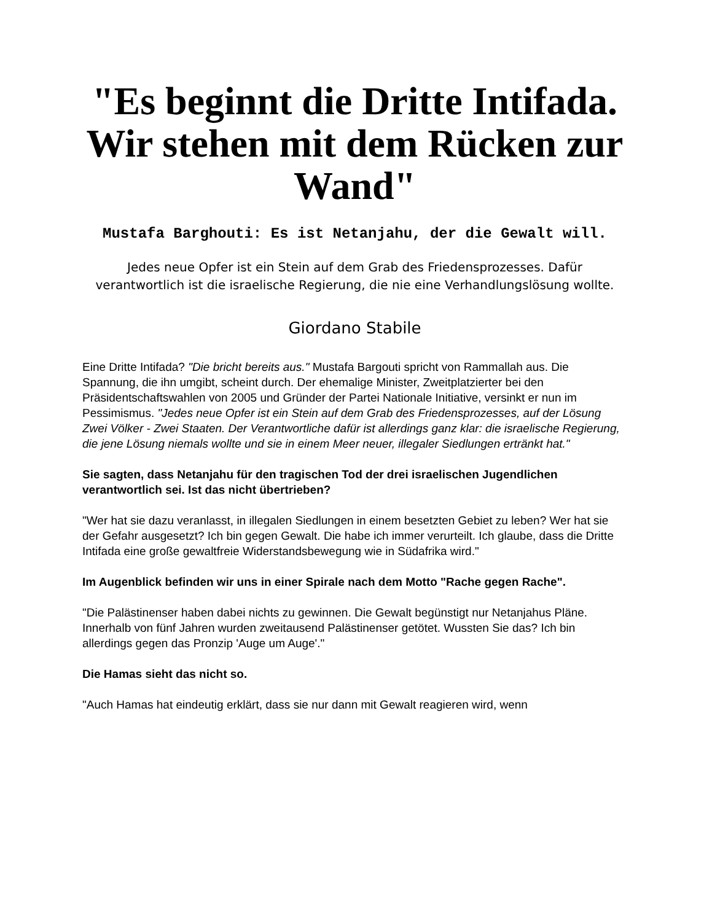"Es beginnt die Dritte Intifada. Wir stehen mit dem Rücken zur Wand"
Mustafa Barghouti: Es ist Netanjahu, der die Gewalt will.
Jedes neue Opfer ist ein Stein auf dem Grab des Friedensprozesses. Dafür verantwortlich ist die israelische Regierung, die nie eine Verhandlungslösung wollte.
Giordano Stabile
Eine Dritte Intifada? "Die bricht bereits aus." Mustafa Bargouti spricht von Rammallah aus. Die Spannung, die ihn umgibt, scheint durch. Der ehemalige Minister, Zweitplatzierter bei den Präsidentschaftswahlen von 2005 und Gründer der Partei Nationale Initiative, versinkt er nun im Pessimismus. "Jedes neue Opfer ist ein Stein auf dem Grab des Friedensprozesses, auf der Lösung Zwei Völker - Zwei Staaten. Der Verantwortliche dafür ist allerdings ganz klar: die israelische Regierung, die jene Lösung niemals wollte und sie in einem Meer neuer, illegaler Siedlungen ertränkt hat."
Sie sagten, dass Netanjahu für den tragischen Tod der drei israelischen Jugendlichen verantwortlich sei. Ist das nicht übertrieben?
"Wer hat sie dazu veranlasst, in illegalen Siedlungen in einem besetzten Gebiet zu leben? Wer hat sie der Gefahr ausgesetzt? Ich bin gegen Gewalt. Die habe ich immer verurteilt. Ich glaube, dass die Dritte Intifada eine große gewaltfreie Widerstandsbewegung wie in Südafrika wird."
Im Augenblick befinden wir uns in einer Spirale nach dem Motto "Rache gegen Rache".
"Die Palästinenser haben dabei nichts zu gewinnen. Die Gewalt begünstigt nur Netanjahus Pläne. Innerhalb von fünf Jahren wurden zweitausend Palästinenser getötet. Wussten Sie das? Ich bin allerdings gegen das Pronzip 'Auge um Auge'."
Die Hamas sieht das nicht so.
"Auch Hamas hat eindeutig erklärt, dass sie nur dann mit Gewalt reagieren wird, wenn